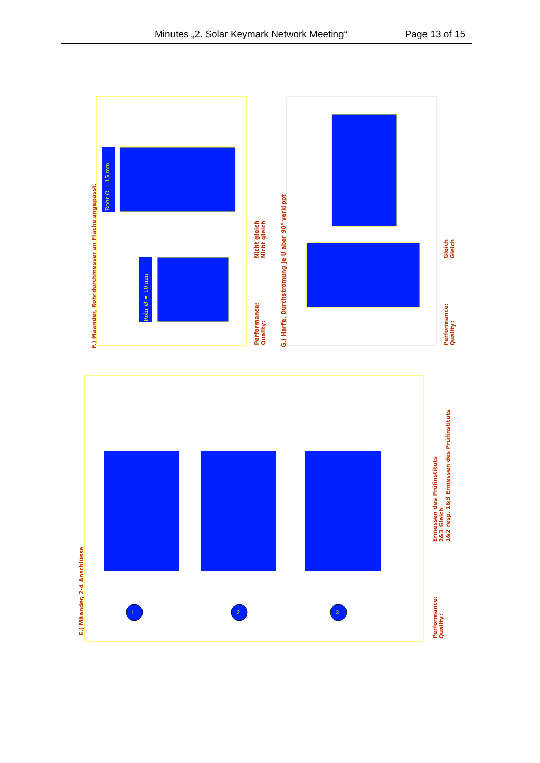Minutes „2. Solar Keymark Network Meeting“ Page 13 of 15
F.) Mäander, Rohrdurchmesser an Fläche angepasst.
Rohr Ø = 15 mm
Rohr Ø = 10 mm
Nicht gleich
Nicht gleich
Performance:
Quality:
G.) Harfe, Durchströmung je U aber 90° verkippt
Gleich
Gleich
Performance:
Quality:
1 2 3
E.) Mäander, 2-4 Anschlüsse
Ermessen des Prüfinstituts
2&3 Gleich
1&2 resp. 1&3 Ermessen des Prüfinstituts
Performance:
Quality: